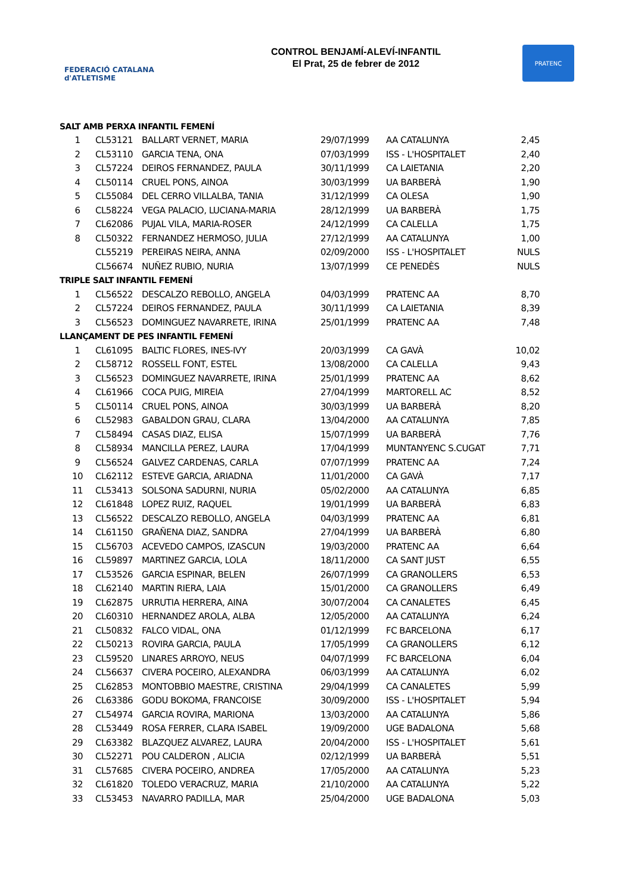FEDERACIÓ CATALANA d'ATLETISME
CONTROL BENJAMÍ-ALEVÍ-INFANTIL
El Prat, 25 de febrer de 2012
PRATENC
| SALT AMB PERXA INFANTIL FEMENÍ | | | | | |
| 1 | CL53121 | BALLART VERNET, MARIA | 29/07/1999 | AA CATALUNYA | 2,45 |
| 2 | CL53110 | GARCIA TENA, ONA | 07/03/1999 | ISS - L'HOSPITALET | 2,40 |
| 3 | CL57224 | DEIROS FERNANDEZ, PAULA | 30/11/1999 | CA LAIETANIA | 2,20 |
| 4 | CL50114 | CRUEL PONS, AINOA | 30/03/1999 | UA BARBERÀ | 1,90 |
| 5 | CL55084 | DEL CERRO VILLALBA, TANIA | 31/12/1999 | CA OLESA | 1,90 |
| 6 | CL58224 | VEGA PALACIO, LUCIANA-MARIA | 28/12/1999 | UA BARBERÀ | 1,75 |
| 7 | CL62086 | PUJAL VILA, MARIA-ROSER | 24/12/1999 | CA CALELLA | 1,75 |
| 8 | CL50322 | FERNANDEZ HERMOSO, JULIA | 27/12/1999 | AA CATALUNYA | 1,00 |
| | CL55219 | PEREIRAS NEIRA, ANNA | 02/09/2000 | ISS - L'HOSPITALET | NULS |
| | CL56674 | NUÑEZ RUBIO, NURIA | 13/07/1999 | CE PENEDÈS | NULS |
| TRIPLE SALT INFANTIL FEMENÍ | | | | | |
| 1 | CL56522 | DESCALZO REBOLLO, ANGELA | 04/03/1999 | PRATENC AA | 8,70 |
| 2 | CL57224 | DEIROS FERNANDEZ, PAULA | 30/11/1999 | CA LAIETANIA | 8,39 |
| 3 | CL56523 | DOMINGUEZ NAVARRETE, IRINA | 25/01/1999 | PRATENC AA | 7,48 |
| LLANÇAMENT DE PES INFANTIL FEMENÍ | | | | | |
| 1 | CL61095 | BALTIC FLORES, INES-IVY | 20/03/1999 | CA GAVÀ | 10,02 |
| 2 | CL58712 | ROSSELL FONT, ESTEL | 13/08/2000 | CA CALELLA | 9,43 |
| 3 | CL56523 | DOMINGUEZ NAVARRETE, IRINA | 25/01/1999 | PRATENC AA | 8,62 |
| 4 | CL61966 | COCA PUIG, MIREIA | 27/04/1999 | MARTORELL AC | 8,52 |
| 5 | CL50114 | CRUEL PONS, AINOA | 30/03/1999 | UA BARBERÀ | 8,20 |
| 6 | CL52983 | GABALDON GRAU, CLARA | 13/04/2000 | AA CATALUNYA | 7,85 |
| 7 | CL58494 | CASAS DIAZ, ELISA | 15/07/1999 | UA BARBERÀ | 7,76 |
| 8 | CL58934 | MANCILLA PEREZ, LAURA | 17/04/1999 | MUNTANYENC S.CUGAT | 7,71 |
| 9 | CL56524 | GALVEZ CARDENAS, CARLA | 07/07/1999 | PRATENC AA | 7,24 |
| 10 | CL62112 | ESTEVE GARCIA, ARIADNA | 11/01/2000 | CA GAVÀ | 7,17 |
| 11 | CL53413 | SOLSONA SADURNI, NURIA | 05/02/2000 | AA CATALUNYA | 6,85 |
| 12 | CL61848 | LOPEZ RUIZ, RAQUEL | 19/01/1999 | UA BARBERÀ | 6,83 |
| 13 | CL56522 | DESCALZO REBOLLO, ANGELA | 04/03/1999 | PRATENC AA | 6,81 |
| 14 | CL61150 | GRAÑENA DIAZ, SANDRA | 27/04/1999 | UA BARBERÀ | 6,80 |
| 15 | CL56703 | ACEVEDO CAMPOS, IZASCUN | 19/03/2000 | PRATENC AA | 6,64 |
| 16 | CL59897 | MARTINEZ GARCIA, LOLA | 18/11/2000 | CA SANT JUST | 6,55 |
| 17 | CL53526 | GARCIA ESPINAR, BELEN | 26/07/1999 | CA GRANOLLERS | 6,53 |
| 18 | CL62140 | MARTIN RIERA, LAIA | 15/01/2000 | CA GRANOLLERS | 6,49 |
| 19 | CL62875 | URRUTIA HERRERA, AINA | 30/07/2004 | CA CANALETES | 6,45 |
| 20 | CL60310 | HERNANDEZ AROLA, ALBA | 12/05/2000 | AA CATALUNYA | 6,24 |
| 21 | CL50832 | FALCO VIDAL, ONA | 01/12/1999 | FC BARCELONA | 6,17 |
| 22 | CL50213 | ROVIRA GARCIA, PAULA | 17/05/1999 | CA GRANOLLERS | 6,12 |
| 23 | CL59520 | LINARES ARROYO, NEUS | 04/07/1999 | FC BARCELONA | 6,04 |
| 24 | CL56637 | CIVERA POCEIRO, ALEXANDRA | 06/03/1999 | AA CATALUNYA | 6,02 |
| 25 | CL62853 | MONTOBBIO MAESTRE, CRISTINA | 29/04/1999 | CA CANALETES | 5,99 |
| 26 | CL63386 | GODU BOKOMA, FRANCOISE | 30/09/2000 | ISS - L'HOSPITALET | 5,94 |
| 27 | CL54974 | GARCIA ROVIRA, MARIONA | 13/03/2000 | AA CATALUNYA | 5,86 |
| 28 | CL53449 | ROSA FERRER, CLARA ISABEL | 19/09/2000 | UGE BADALONA | 5,68 |
| 29 | CL63382 | BLAZQUEZ ALVAREZ, LAURA | 20/04/2000 | ISS - L'HOSPITALET | 5,61 |
| 30 | CL52271 | POU CALDERON , ALICIA | 02/12/1999 | UA BARBERÀ | 5,51 |
| 31 | CL57685 | CIVERA POCEIRO, ANDREA | 17/05/2000 | AA CATALUNYA | 5,23 |
| 32 | CL61820 | TOLEDO VERACRUZ, MARIA | 21/10/2000 | AA CATALUNYA | 5,22 |
| 33 | CL53453 | NAVARRO PADILLA, MAR | 25/04/2000 | UGE BADALONA | 5,03 |